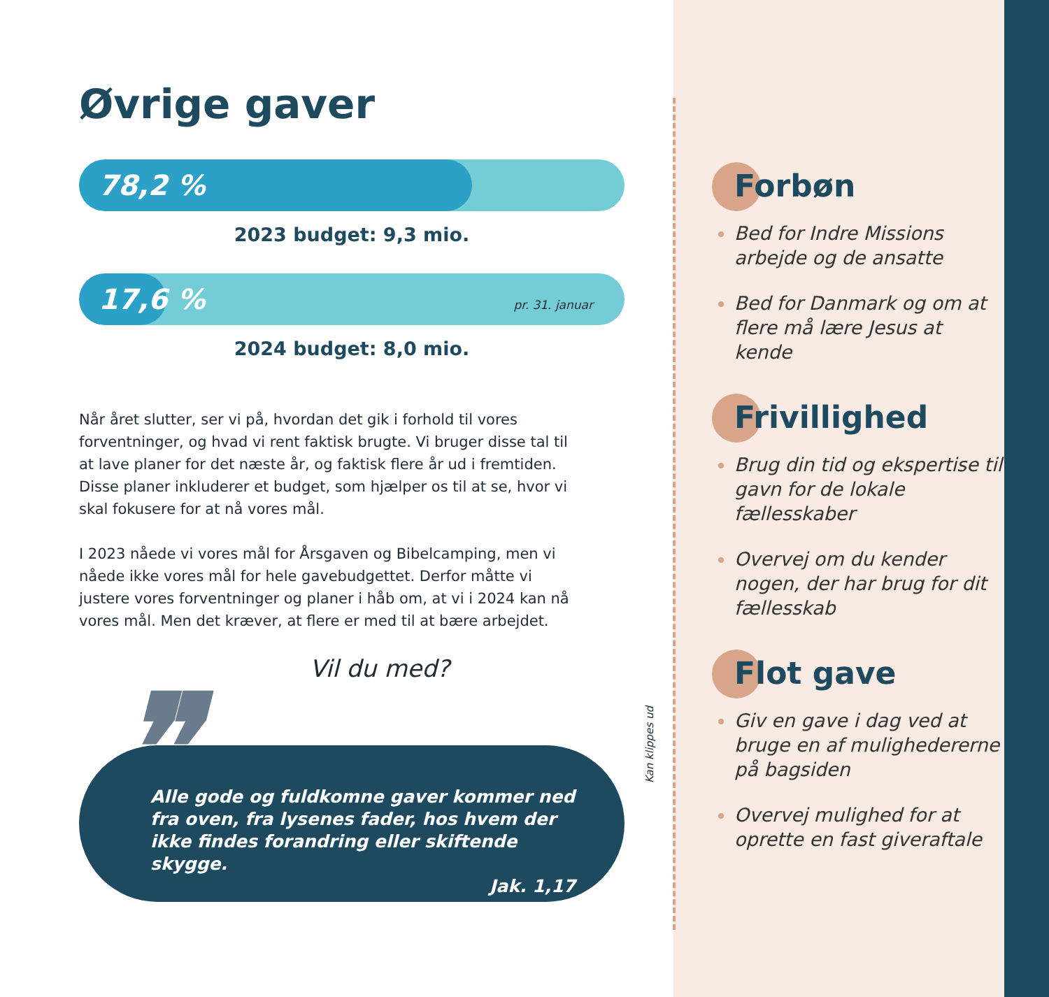Forbøn
Bed for Indre Missions arbejde og de ansatte
Bed for Danmark og om at flere må lære Jesus at kende
Frivillighed
Brug din tid og ekspertise til gavn for de lokale fællesskaber
Overvej om du kender nogen, der har brug for dit fællesskab
Flot gave
Giv en gave i dag ved at bruge en af muligheder­erne på bagsiden
Overvej mulighed for at oprette en fast giveraftale
Kan klippes ud
Øvrige gaver
78,2 %
2023 budget: 9,3 mio.
17,6 %
pr. 31. januar
2024 budget: 8,0 mio.
Når året slutter, ser vi på, hvordan det gik i forhold til vores forventninger, og hvad vi rent faktisk brugte. Vi bruger disse tal til at lave planer for det næste år, og faktisk flere år ud i fremtiden. Disse planer inkluderer et budget, som hjælper os til at se, hvor vi skal fokusere for at nå vores mål.
I 2023 nåede vi vores mål for Årsgaven og Bibelcamping, men vi nåede ikke vores mål for hele gavebudgettet. Derfor måtte vi justere vores forventninger og planer i håb om, at vi i 2024 kan nå vores mål. Men det kræver, at flere er med til at bære arbejdet.
Vil du med?
❞
Alle gode og fuldkomne gaver kommer ned fra oven, fra lysenes fader, hos hvem der ikke findes forandring eller skiftende skygge.
Jak. 1,17